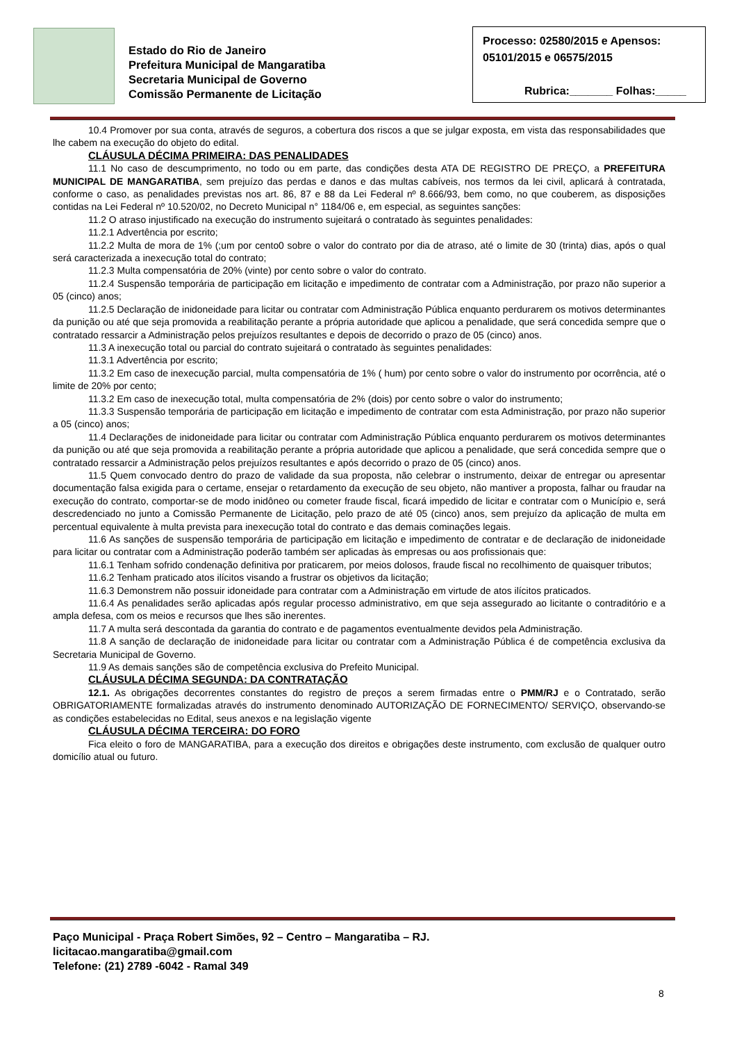Estado do Rio de Janeiro
Prefeitura Municipal de Mangaratiba
Secretaria Municipal de Governo
Comissão Permanente de Licitação
Processo: 02580/2015 e Apensos:
05101/2015 e 06575/2015
Rubrica:_______ Folhas:_____
10.4 Promover por sua conta, através de seguros, a cobertura dos riscos a que se julgar exposta, em vista das responsabilidades que lhe cabem na execução do objeto do edital.
CLÁUSULA DÉCIMA PRIMEIRA: DAS PENALIDADES
11.1 No caso de descumprimento, no todo ou em parte, das condições desta ATA DE REGISTRO DE PREÇO, a PREFEITURA MUNICIPAL DE MANGARATIBA, sem prejuízo das perdas e danos e das multas cabíveis, nos termos da lei civil, aplicará à contratada, conforme o caso, as penalidades previstas nos art. 86, 87 e 88 da Lei Federal nº 8.666/93, bem como, no que couberem, as disposições contidas na Lei Federal nº 10.520/02, no Decreto Municipal n° 1184/06 e, em especial, as seguintes sanções:
11.2 O atraso injustificado na execução do instrumento sujeitará o contratado às seguintes penalidades:
11.2.1 Advertência por escrito;
11.2.2 Multa de mora de 1% (;um por cento0 sobre o valor do contrato por dia de atraso, até o limite de 30 (trinta) dias, após o qual será caracterizada a inexecução total do contrato;
11.2.3 Multa compensatória de 20% (vinte) por cento sobre o valor do contrato.
11.2.4 Suspensão temporária de participação em licitação e impedimento de contratar com a Administração, por prazo não superior a 05 (cinco) anos;
11.2.5 Declaração de inidoneidade para licitar ou contratar com Administração Pública enquanto perdurarem os motivos determinantes da punição ou até que seja promovida a reabilitação perante a própria autoridade que aplicou a penalidade, que será concedida sempre que o contratado ressarcir a Administração pelos prejuízos resultantes e depois de decorrido o prazo de 05 (cinco) anos.
11.3 A inexecução total ou parcial do contrato sujeitará o contratado às seguintes penalidades:
11.3.1 Advertência por escrito;
11.3.2 Em caso de inexecução parcial, multa compensatória de 1% ( hum) por cento sobre o valor do instrumento por ocorrência, até o limite de 20% por cento;
11.3.2 Em caso de inexecução total, multa compensatória de 2% (dois) por cento sobre o valor do instrumento;
11.3.3 Suspensão temporária de participação em licitação e impedimento de contratar com esta Administração, por prazo não superior a 05 (cinco) anos;
11.4 Declarações de inidoneidade para licitar ou contratar com Administração Pública enquanto perdurarem os motivos determinantes da punição ou até que seja promovida a reabilitação perante a própria autoridade que aplicou a penalidade, que será concedida sempre que o contratado ressarcir a Administração pelos prejuízos resultantes e após decorrido o prazo de 05 (cinco) anos.
11.5 Quem convocado dentro do prazo de validade da sua proposta, não celebrar o instrumento, deixar de entregar ou apresentar documentação falsa exigida para o certame, ensejar o retardamento da execução de seu objeto, não mantiver a proposta, falhar ou fraudar na execução do contrato, comportar-se de modo inidôneo ou cometer fraude fiscal, ficará impedido de licitar e contratar com o Município e, será descredenciado no junto a Comissão Permanente de Licitação, pelo prazo de até 05 (cinco) anos, sem prejuízo da aplicação de multa em percentual equivalente à multa prevista para inexecução total do contrato e das demais cominações legais.
11.6 As sanções de suspensão temporária de participação em licitação e impedimento de contratar e de declaração de inidoneidade para licitar ou contratar com a Administração poderão também ser aplicadas às empresas ou aos profissionais que:
11.6.1 Tenham sofrido condenação definitiva por praticarem, por meios dolosos, fraude fiscal no recolhimento de quaisquer tributos;
11.6.2 Tenham praticado atos ilícitos visando a frustrar os objetivos da licitação;
11.6.3 Demonstrem não possuir idoneidade para contratar com a Administração em virtude de atos ilícitos praticados.
11.6.4 As penalidades serão aplicadas após regular processo administrativo, em que seja assegurado ao licitante o contraditório e a ampla defesa, com os meios e recursos que lhes são inerentes.
11.7 A multa será descontada da garantia do contrato e de pagamentos eventualmente devidos pela Administração.
11.8 A sanção de declaração de inidoneidade para licitar ou contratar com a Administração Pública é de competência exclusiva da Secretaria Municipal de Governo.
11.9 As demais sanções são de competência exclusiva do Prefeito Municipal.
CLÁUSULA DÉCIMA SEGUNDA: DA CONTRATAÇÃO
12.1. As obrigações decorrentes constantes do registro de preços a serem firmadas entre o PMM/RJ e o Contratado, serão OBRIGATORIAMENTE formalizadas através do instrumento denominado AUTORIZAÇÃO DE FORNECIMENTO/ SERVIÇO, observando-se as condições estabelecidas no Edital, seus anexos e na legislação vigente
CLÁUSULA DÉCIMA TERCEIRA: DO FORO
Fica eleito o foro de MANGARATIBA, para a execução dos direitos e obrigações deste instrumento, com exclusão de qualquer outro domicílio atual ou futuro.
Paço Municipal - Praça Robert Simões, 92 – Centro – Mangaratiba – RJ.
licitacao.mangaratiba@gmail.com
Telefone: (21) 2789 -6042 - Ramal 349
8